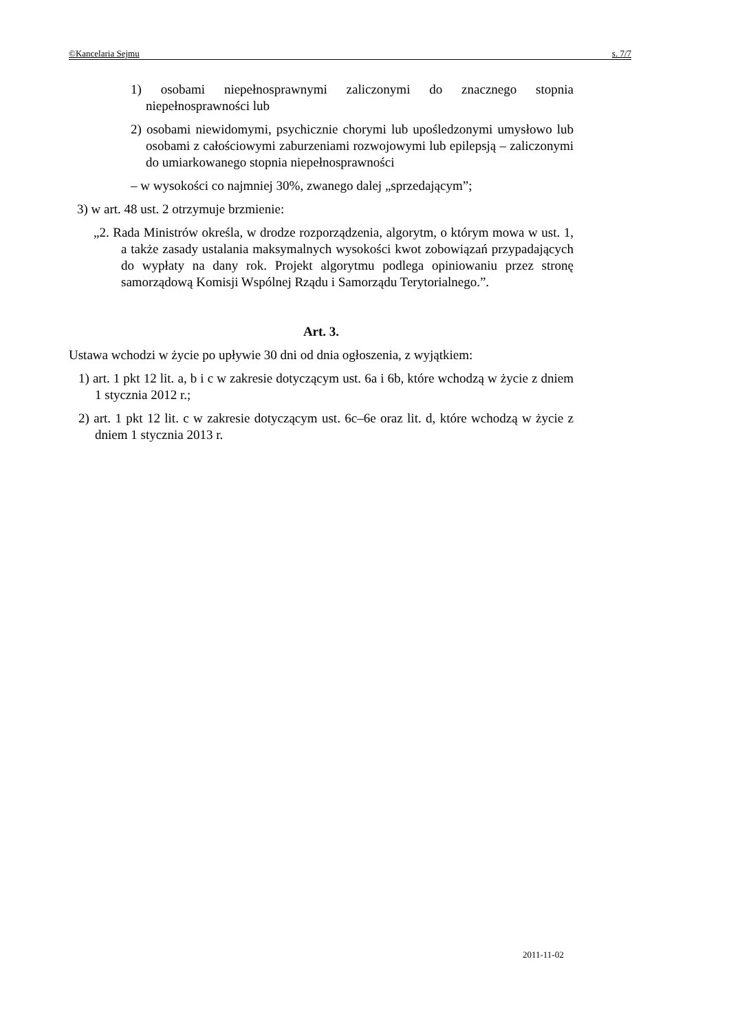©Kancelaria Sejmu s. 7/7
1) osobami niepełnosprawnymi zaliczonymi do znacznego stopnia niepełnosprawności lub
2) osobami niewidomymi, psychicznie chorymi lub upośledzonymi umysłowo lub osobami z całościowymi zaburzeniami rozwojowymi lub epilepsją – zaliczonymi do umiarkowanego stopnia niepełnosprawności
– w wysokości co najmniej 30%, zwanego dalej „sprzedającym”;
3) w art. 48 ust. 2 otrzymuje brzmienie:
„2. Rada Ministrów określa, w drodze rozporządzenia, algorytm, o którym mowa w ust. 1, a także zasady ustalania maksymalnych wysokości kwot zobowiązań przypadających do wypłaty na dany rok. Projekt algorytmu podlega opiniowaniu przez stronę samorządową Komisji Wspólnej Rządu i Samorządu Terytorialnego.”.
Art. 3.
Ustawa wchodzi w życie po upływie 30 dni od dnia ogłoszenia, z wyjątkiem:
1) art. 1 pkt 12 lit. a, b i c w zakresie dotyczącym ust. 6a i 6b, które wchodzą w życie z dniem 1 stycznia 2012 r.;
2) art. 1 pkt 12 lit. c w zakresie dotyczącym ust. 6c–6e oraz lit. d, które wchodzą w życie z dniem 1 stycznia 2013 r.
2011-11-02